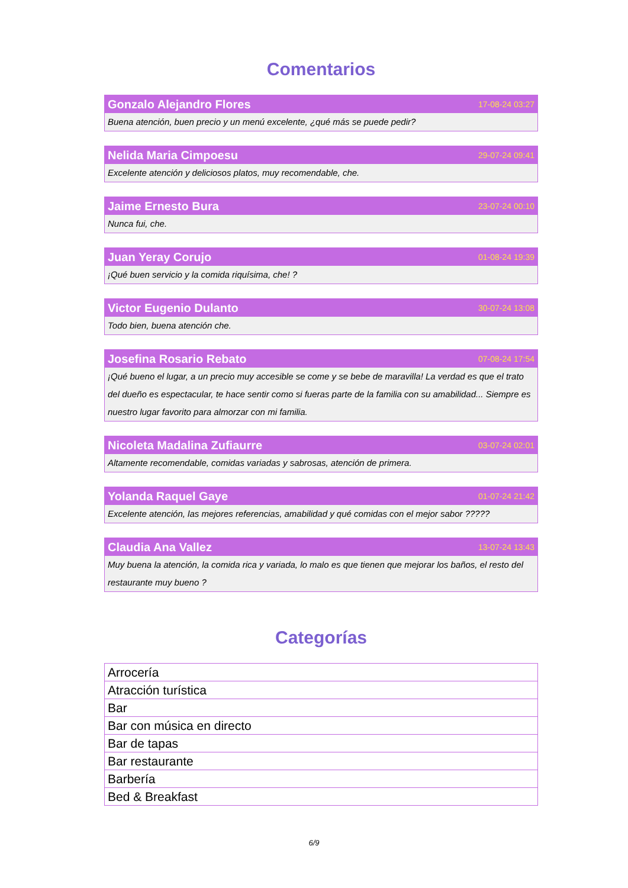Comentarios
Gonzalo Alejandro Flores 17-08-24 03:27
Buena atención, buen precio y un menú excelente, ¿qué más se puede pedir?
Nelida Maria Cimpoesu 29-07-24 09:41
Excelente atención y deliciosos platos, muy recomendable, che.
Jaime Ernesto Bura 23-07-24 00:10
Nunca fui, che.
Juan Yeray Corujo 01-08-24 19:39
¡Qué buen servicio y la comida riquísima, che! ?
Victor Eugenio Dulanto 30-07-24 13:08
Todo bien, buena atención che.
Josefina Rosario Rebato 07-08-24 17:54
¡Qué bueno el lugar, a un precio muy accesible se come y se bebe de maravilla! La verdad es que el trato del dueño es espectacular, te hace sentir como si fueras parte de la familia con su amabilidad... Siempre es nuestro lugar favorito para almorzar con mi familia.
Nicoleta Madalina Zufiaurre 03-07-24 02:01
Altamente recomendable, comidas variadas y sabrosas, atención de primera.
Yolanda Raquel Gaye 01-07-24 21:42
Excelente atención, las mejores referencias, amabilidad y qué comidas con el mejor sabor ?????
Claudia Ana Vallez 13-07-24 13:43
Muy buena la atención, la comida rica y variada, lo malo es que tienen que mejorar los baños, el resto del restaurante muy bueno ?
Categorías
| Arrocería |
| Atracción turística |
| Bar |
| Bar con música en directo |
| Bar de tapas |
| Bar restaurante |
| Barbería |
| Bed & Breakfast |
6/9